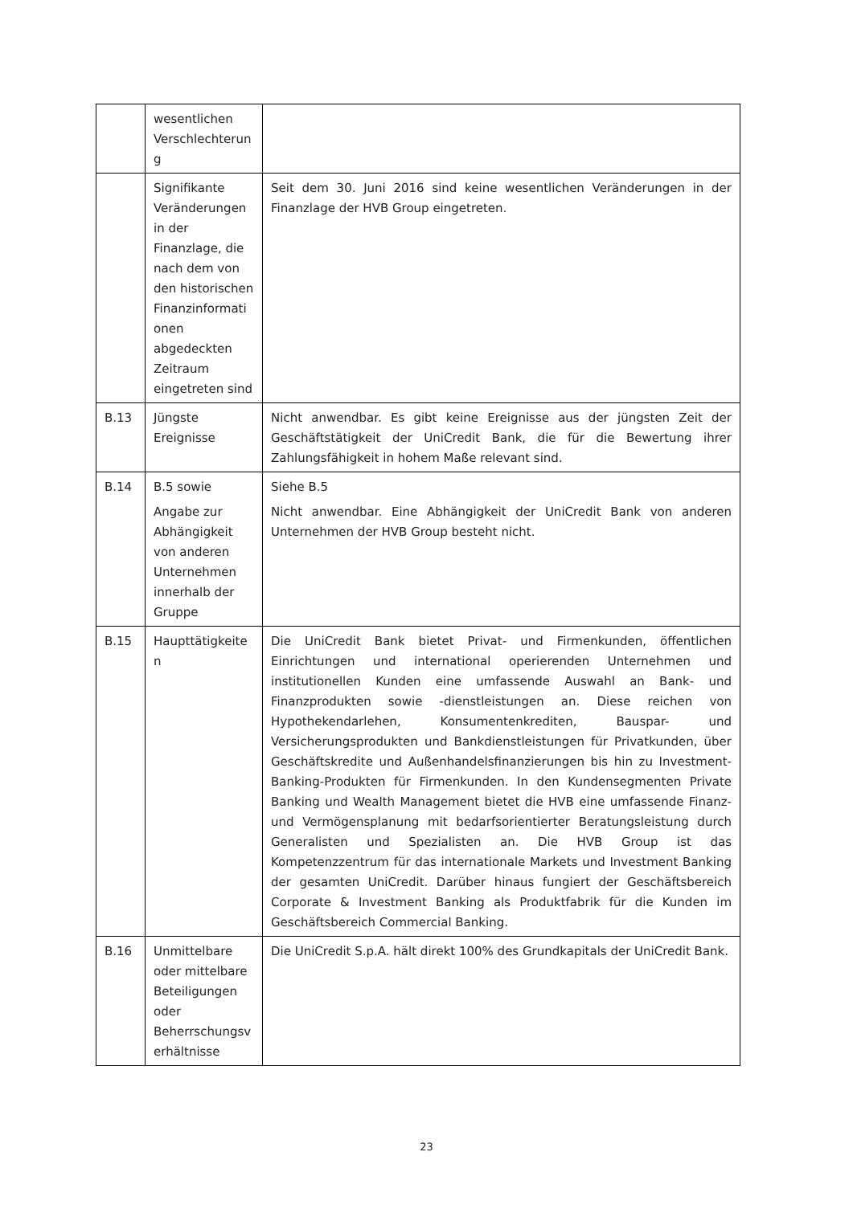| | wesentlichen Verschlechterun g | |
| | Signifikante Veränderungen in der Finanzlage, die nach dem von den historischen Finanzinformati onen abgedeckten Zeitraum eingetreten sind | Seit dem 30. Juni 2016 sind keine wesentlichen Veränderungen in der Finanzlage der HVB Group eingetreten. |
| B.13 | Jüngste Ereignisse | Nicht anwendbar. Es gibt keine Ereignisse aus der jüngsten Zeit der Geschäftstätigkeit der UniCredit Bank, die für die Bewertung ihrer Zahlungsfähigkeit in hohem Maße relevant sind. |
| B.14 | B.5 sowie Angabe zur Abhängigkeit von anderen Unternehmen innerhalb der Gruppe | Siehe B.5 Nicht anwendbar. Eine Abhängigkeit der UniCredit Bank von anderen Unternehmen der HVB Group besteht nicht. |
| B.15 | Haupttätigkeite n | Die UniCredit Bank bietet Privat- und Firmenkunden, öffentlichen Einrichtungen und international operierenden Unternehmen und institutionellen Kunden eine umfassende Auswahl an Bank- und Finanzprodukten sowie -dienstleistungen an. Diese reichen von Hypothekendarlehen, Konsumentenkrediten, Bauspar- und Versicherungsprodukten und Bankdienstleistungen für Privatkunden, über Geschäftskredite und Außenhandelsfinanzierungen bis hin zu Investment-Banking-Produkten für Firmenkunden. In den Kundensegmenten Private Banking und Wealth Management bietet die HVB eine umfassende Finanz- und Vermögensplanung mit bedarfsorientierter Beratungsleistung durch Generalisten und Spezialisten an. Die HVB Group ist das Kompetenzzentrum für das internationale Markets und Investment Banking der gesamten UniCredit. Darüber hinaus fungiert der Geschäftsbereich Corporate & Investment Banking als Produktfabrik für die Kunden im Geschäftsbereich Commercial Banking. |
| B.16 | Unmittelbare oder mittelbare Beteiligungen oder Beherrschungsv erhältnisse | Die UniCredit S.p.A. hält direkt 100% des Grundkapitals der UniCredit Bank. |
23